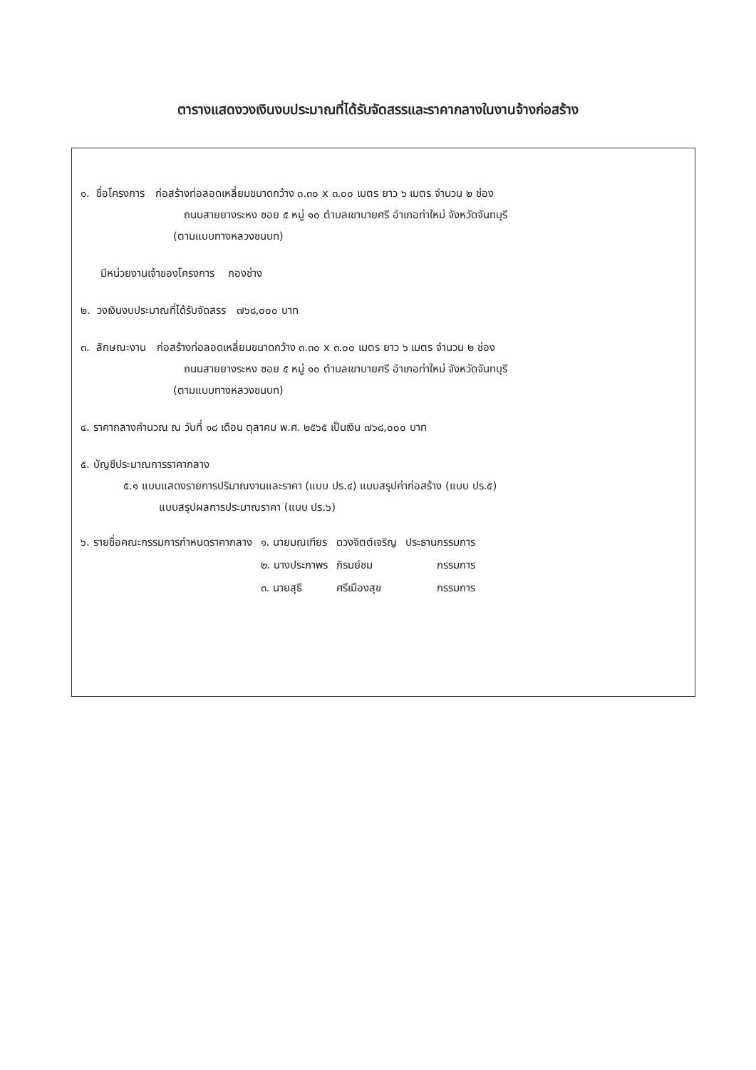ตารางแสดงวงเงินงบประมาณที่ได้รับจัดสรรและราคากลางในงานจ้างก่อสร้าง
๑. ชื่อโครงการ ก่อสร้างท่อลอดเหลี่ยมขนาดกว้าง ๓.๓๐ x ๓.๐๐ เมตร ยาว ๖ เมตร จำนวน ๒ ช่อง
ถนนสายยางระหง ซอย ๕ หมู่ ๑๐ ตำบลเขาบายศรี อำเภอท่าใหม่ จังหวัดจันทบุรี
(ตามแบบทางหลวงชนบท)
มีหน่วยงานเจ้าของโครงการ กองช่าง
๒. วงเงินงบประมาณที่ได้รับจัดสรร ๗๖๘,๐๐๐ บาท
๓. ลักษณะงาน ก่อสร้างท่อลอดเหลี่ยมขนาดกว้าง ๓.๓๐ x ๓.๐๐ เมตร ยาว ๖ เมตร จำนวน ๒ ช่อง
ถนนสายยางระหง ซอย ๕ หมู่ ๑๐ ตำบลเขาบายศรี อำเภอท่าใหม่ จังหวัดจันทบุรี
(ตามแบบทางหลวงชนบท)
๔. ราคากลางคำนวณ ณ วันที่ ๑๘ เดือน ตุลาคม พ.ศ. ๒๕๖๕ เป็นเงิน ๗๖๘,๐๐๐ บาท
๕. บัญชีประมาณการราคากลาง
๕.๑ แบบแสดงรายการปริมาณงานและราคา (แบบ ปร.๔) แบบสรุปค่าก่อสร้าง (แบบ ปร.๕)
แบบสรุปผลการประมาณราคา (แบบ ปร.๖)
| ๖. รายชื่อคณะกรรมการกำหนดราคากลาง | ๑. นายมณเฑียร | ดวงจิตต์เจริญ | ประธานกรรมการ |
| | ๒. นางประภาพร | ภิรมย์ชม | กรรมการ |
| | ๓. นายสุธี | ศรีเมืองสุข | กรรมการ |